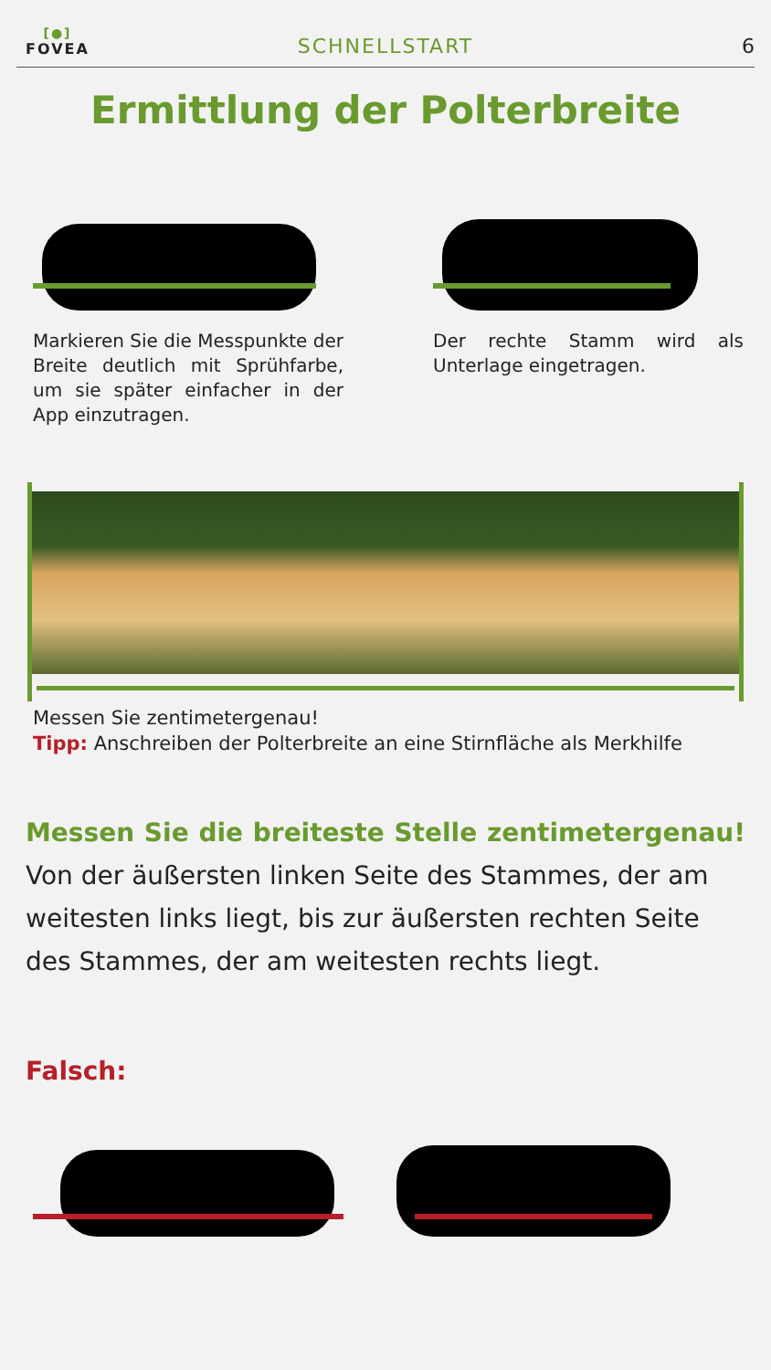[●]
FOVEA
SCHNELLSTART
6
Ermittlung der Polterbreite
Markieren Sie die Messpunkte der Breite deutlich mit Sprühfarbe, um sie später einfacher in der App einzutragen.
Der rechte Stamm wird als Unterlage eingetragen.
Messen Sie zentimetergenau!
Tipp: Anschreiben der Polterbreite an eine Stirnfläche als Merkhilfe
Messen Sie die breiteste Stelle zentimetergenau!
Von der äußersten linken Seite des Stammes, der am weitesten links liegt, bis zur äußersten rechten Seite des Stammes, der am weitesten rechts liegt.
Falsch: